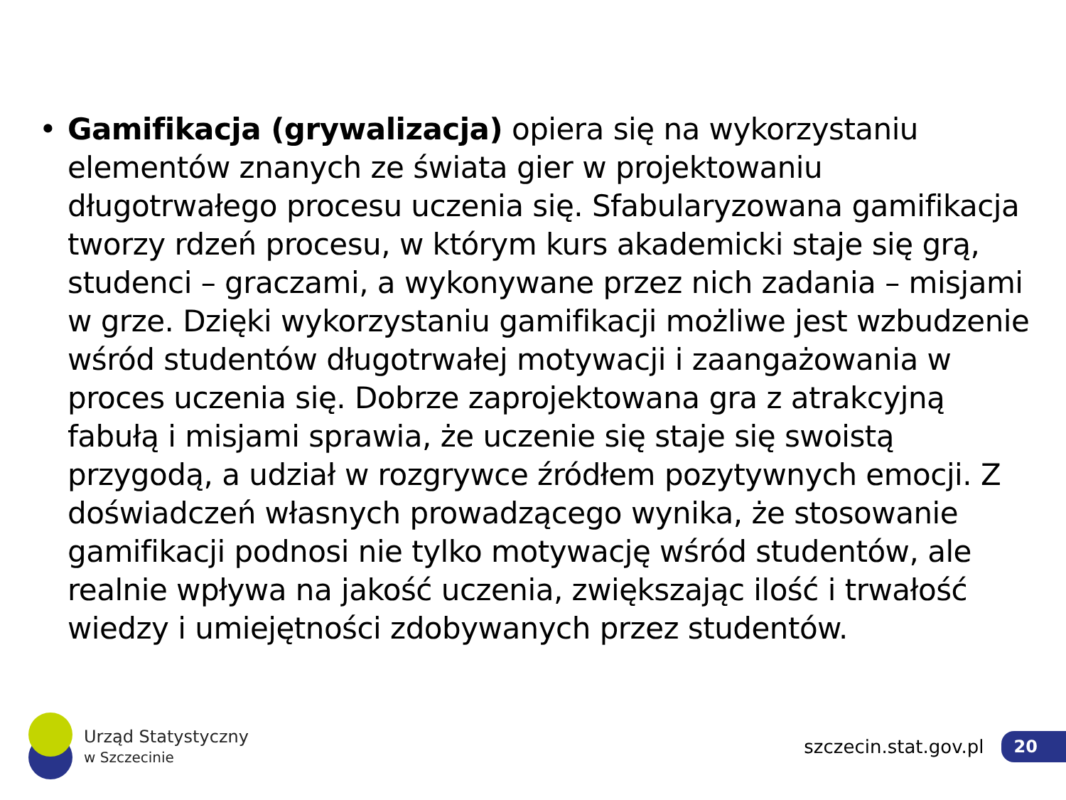• Gamifikacja (grywalizacja) opiera się na wykorzystaniu elementów znanych ze świata gier w projektowaniu długotrwałego procesu uczenia się. Sfabularyzowana gamifikacja tworzy rdzeń procesu, w którym kurs akademicki staje się grą, studenci – graczami, a wykonywane przez nich zadania – misjami w grze. Dzięki wykorzystaniu gamifikacji możliwe jest wzbudzenie wśród studentów długotrwałej motywacji i zaangażowania w proces uczenia się. Dobrze zaprojektowana gra z atrakcyjną fabułą i misjami sprawia, że uczenie się staje się swoistą przygodą, a udział w rozgrywce źródłem pozytywnych emocji. Z doświadczeń własnych prowadzącego wynika, że stosowanie gamifikacji podnosi nie tylko motywację wśród studentów, ale realnie wpływa na jakość uczenia, zwiększając ilość i trwałość wiedzy i umiejętności zdobywanych przez studentów.
Urząd Statystyczny
w Szczecinie
szczecin.stat.gov.pl
20